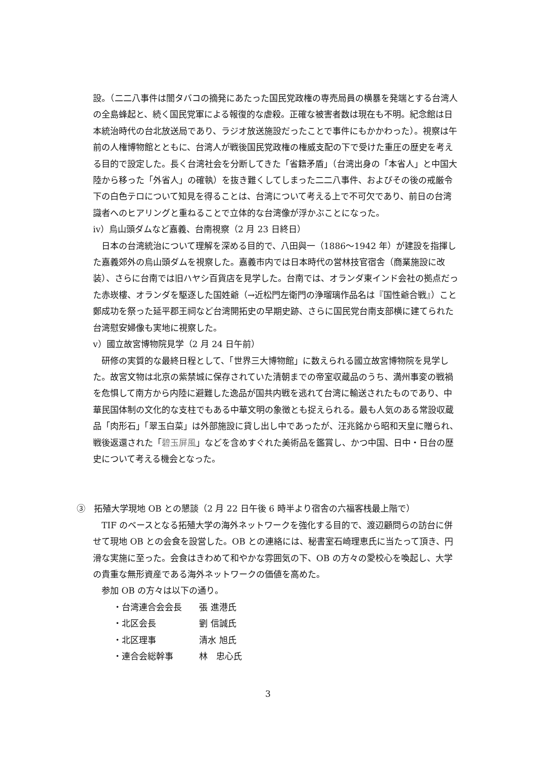設。（二二八事件は闇タバコの摘発にあたった国民党政権の専売局員の横暴を発端とする台湾人の全島蜂起と、続く国民党軍による報復的な虐殺。正確な被害者数は現在も不明。紀念館は日本統治時代の台北放送局であり、ラジオ放送施設だったことで事件にもかかわった）。視察は午前の人権博物館とともに、台湾人が戦後国民党政権の権威支配の下で受けた重圧の歴史を考える目的で設定した。長く台湾社会を分断してきた「省籍矛盾」（台湾出身の「本省人」と中国大陸から移った「外省人」の確執）を抜き難くしてしまった二二八事件、およびその後の戒厳令下の白色テロについて知見を得ることは、台湾について考える上で不可欠であり、前日の台湾識者へのヒアリングと重ねることで立体的な台湾像が浮かぶことになった。
ⅳ）烏山頭ダムなど嘉義、台南視察（2 月 23 日終日）
日本の台湾統治について理解を深める目的で、八田與一（1886～1942 年）が建設を指揮した嘉義郊外の烏山頭ダムを視察した。嘉義市内では日本時代の営林技官宿舎（商業施設に改装）、さらに台南では旧ハヤシ百貨店を見学した。台南では、オランダ東インド会社の拠点だった赤崁樓、オランダを駆逐した国姓爺（→近松門左衛門の浄瑠璃作品名は『国性爺合戦』）こと鄭成功を祭った延平郡王祠など台湾開拓史の早期史跡、さらに国民党台南支部横に建てられた台湾慰安婦像も実地に視察した。
ⅴ）國立故宮博物院見学（2 月 24 日午前）
研修の実質的な最終日程として、「世界三大博物館」に数えられる國立故宮博物院を見学した。故宮文物は北京の紫禁城に保存されていた清朝までの帝室収蔵品のうち、満州事変の戦禍を危惧して南方から内陸に避難した逸品が国共内戦を逃れて台湾に輸送されたものであり、中華民国体制の文化的な支柱でもある中華文明の象徴とも捉えられる。最も人気のある常設収蔵品「肉形石」「翠玉白菜」は外部施設に貸し出し中であったが、汪兆銘から昭和天皇に贈られ、戦後返還された「碧玉屏風」などを含めすぐれた美術品を鑑賞し、かつ中国、日中・日台の歴史について考える機会となった。
③　拓殖大学現地 OB との懇談（2 月 22 日午後 6 時半より宿舎の六福客栈最上階で）
TIF のベースとなる拓殖大学の海外ネットワークを強化する目的で、渡辺顧問らの訪台に併せて現地 OB との会食を設営した。OB との連絡には、秘書室石崎理恵氏に当たって頂き、円滑な実施に至った。会食はきわめて和やかな雰囲気の下、OB の方々の愛校心を喚起し、大学の貴重な無形資産である海外ネットワークの価値を高めた。
参加 OB の方々は以下の通り。
・台湾連合会会長 張 進港氏
・北区会長 劉 信誠氏
・北区理事 清水 旭氏
・連合会総幹事 林　忠心氏
3